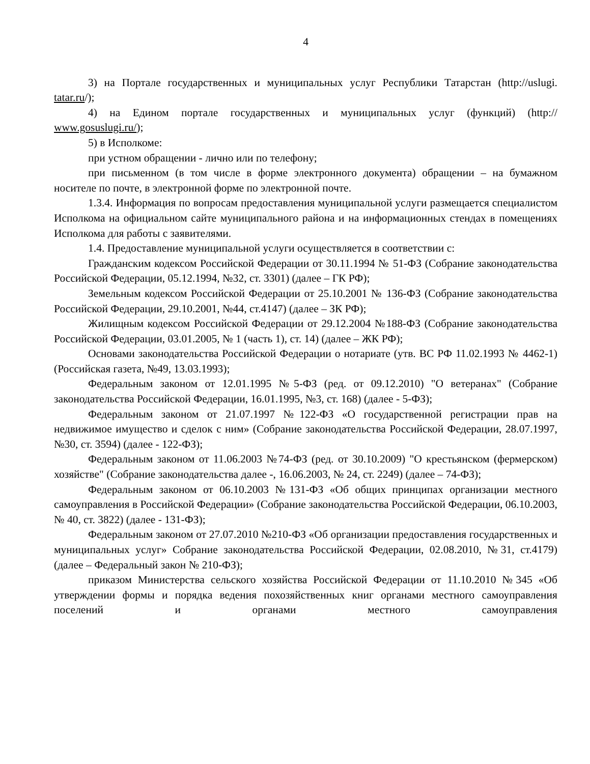4
3) на Портале государственных и муниципальных услуг Республики Татарстан (http://uslugi. tatar.ru/);
4) на Едином портале государственных и муниципальных услуг (функций) (http:// www.gosuslugi.ru/);
5) в Исполкоме:
при устном обращении - лично или по телефону;
при письменном (в том числе в форме электронного документа) обращении – на бумажном носителе по почте, в электронной форме по электронной почте.
1.3.4. Информация по вопросам предоставления муниципальной услуги размещается специалистом Исполкома на официальном сайте муниципального района и на информационных стендах в помещениях Исполкома для работы с заявителями.
1.4. Предоставление муниципальной услуги осуществляется в соответствии с:
Гражданским кодексом Российской Федерации от 30.11.1994 № 51-ФЗ (Собрание законодательства Российской Федерации, 05.12.1994, №32, ст. 3301) (далее – ГК РФ);
Земельным кодексом Российской Федерации от 25.10.2001 № 136-ФЗ (Собрание законодательства Российской Федерации, 29.10.2001, №44, ст.4147) (далее – ЗК РФ);
Жилищным кодексом Российской Федерации от 29.12.2004 №188-ФЗ (Собрание законодательства Российской Федерации, 03.01.2005, № 1 (часть 1), ст. 14) (далее – ЖК РФ);
Основами законодательства Российской Федерации о нотариате (утв. ВС РФ 11.02.1993 № 4462-1) (Российская газета, №49, 13.03.1993);
Федеральным законом от 12.01.1995 №5-ФЗ (ред. от 09.12.2010) "О ветеранах" (Собрание законодательства Российской Федерации, 16.01.1995, №3, ст. 168) (далее - 5-ФЗ);
Федеральным законом от 21.07.1997 №122-ФЗ «О государственной регистрации прав на недвижимое имущество и сделок с ним» (Собрание законодательства Российской Федерации, 28.07.1997, №30, ст. 3594) (далее - 122-ФЗ);
Федеральным законом от 11.06.2003 №74-ФЗ (ред. от 30.10.2009) "О крестьянском (фермерском) хозяйстве" (Собрание законодательства далее -, 16.06.2003, № 24, ст. 2249) (далее – 74-ФЗ);
Федеральным законом от 06.10.2003 №131-ФЗ «Об общих принципах организации местного самоуправления в Российской Федерации» (Собрание законодательства Российской Федерации, 06.10.2003, № 40, ст. 3822) (далее - 131-ФЗ);
Федеральным законом от 27.07.2010 №210-ФЗ «Об организации предоставления государственных и муниципальных услуг» Собрание законодательства Российской Федерации, 02.08.2010, №31, ст.4179) (далее – Федеральный закон № 210-ФЗ);
приказом Министерства сельского хозяйства Российской Федерации от 11.10.2010 №345 «Об утверждении формы и порядка ведения похозяйственных книг органами местного самоуправления поселений и органами местного самоуправления